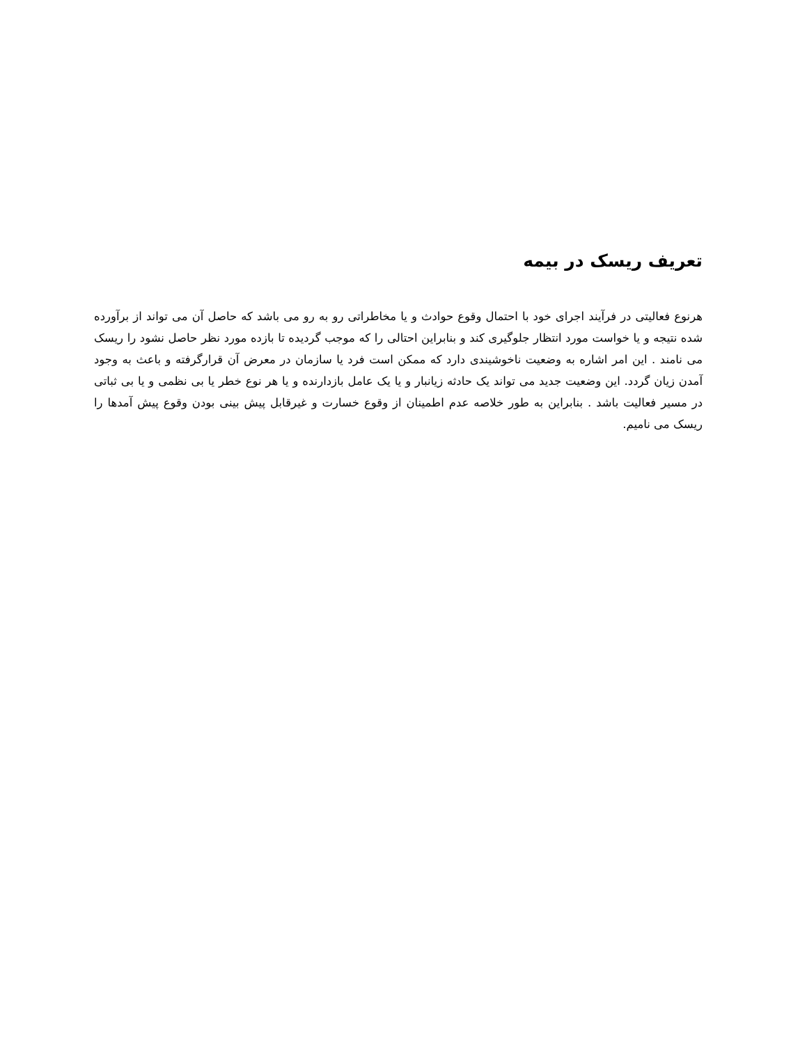تعریف ریسک در بیمه
هرنوع فعالیتی در فرآیند اجرای خود با احتمال وقوع حوادث و یا مخاطراتی رو به رو می باشد که حاصل آن می تواند از برآورده شده نتیجه و یا خواست مورد انتظار جلوگیری کند و بنابراین احتالی را که موجب گردیده تا بازده مورد نظر حاصل نشود را ریسک می نامند . این امر اشاره به وضعیت ناخوشیندی دارد که ممکن است فرد یا سازمان در معرض آن قرارگرفته و باعث به وجود آمدن زیان گردد. این وضعیت جدید می تواند یک حادثه زیانبار و یا یک عامل بازدارنده و یا هر نوع خطر یا بی نظمی و یا بی ثباتی در مسیر فعالیت باشد . بنابراین به طور خلاصه عدم اطمینان از وقوع خسارت و غیرقابل پیش بینی بودن وقوع پیش آمدها را ریسک می نامیم.